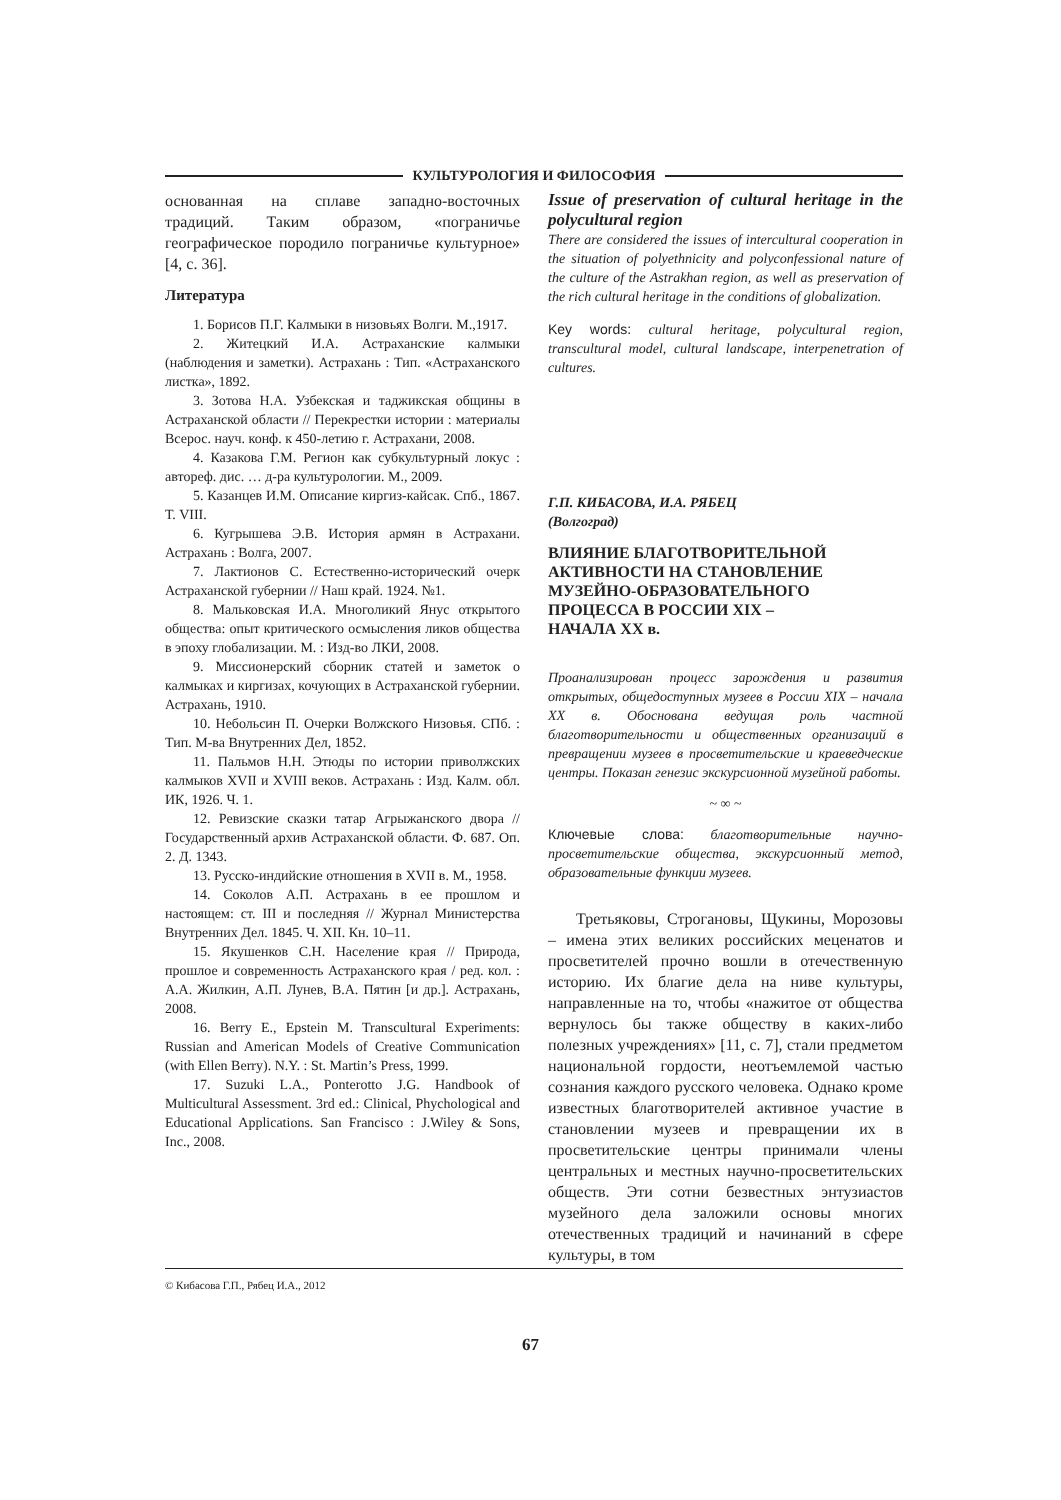КУЛЬТУРОЛОГИЯ И ФИЛОСОФИЯ
основанная на сплаве западно-восточных традиций. Таким образом, «пограничье географическое породило пограничье культурное» [4, с. 36].
Литература
1. Борисов П.Г. Калмыки в низовьях Волги. М.,1917.
2. Житецкий И.А. Астраханские калмыки (наблюдения и заметки). Астрахань : Тип. «Астраханского листка», 1892.
3. Зотова Н.А. Узбекская и таджикская общины в Астраханской области // Перекрестки истории : материалы Всерос. науч. конф. к 450-летию г. Астрахани, 2008.
4. Казакова Г.М. Регион как субкультурный локус : автореф. дис. … д-ра культурологии. М., 2009.
5. Казанцев И.М. Описание киргиз-кайсак. Спб., 1867. Т. VIII.
6. Кугрышева Э.В. История армян в Астрахани. Астрахань : Волга, 2007.
7. Лактионов С. Естественно-исторический очерк Астраханской губернии // Наш край. 1924. №1.
8. Мальковская И.А. Многоликий Янус открытого общества: опыт критического осмысления ликов общества в эпоху глобализации. М. : Изд-во ЛКИ, 2008.
9. Миссионерский сборник статей и заметок о калмыках и киргизах, кочующих в Астраханской губернии. Астрахань, 1910.
10. Небольсин П. Очерки Волжского Низовья. СПб. : Тип. М-ва Внутренних Дел, 1852.
11. Пальмов Н.Н. Этюды по истории приволжских калмыков XVII и XVIII веков. Астрахань : Изд. Калм. обл. ИК, 1926. Ч. 1.
12. Ревизские сказки татар Агрыжанского двора // Государственный архив Астраханской области. Ф. 687. Оп. 2. Д. 1343.
13. Русско-индийские отношения в XVII в. М., 1958.
14. Соколов А.П. Астрахань в ее прошлом и настоящем: ст. III и последняя // Журнал Министерства Внутренних Дел. 1845. Ч. XII. Кн. 10–11.
15. Якушенков С.Н. Население края // Природа, прошлое и современность Астраханского края / ред. кол. : А.А. Жилкин, А.П. Лунев, В.А. Пятин [и др.]. Астрахань, 2008.
16. Berry E., Epstein M. Transcultural Experiments: Russian and American Models of Creative Communication (with Ellen Berry). N.Y. : St. Martin’s Press, 1999.
17. Suzuki L.A., Ponterotto J.G. Handbook of Multicultural Assessment. 3rd ed.: Clinical, Phychological and Educational Applications. San Francisco : J.Wiley & Sons, Inc., 2008.
Issue of preservation of cultural heritage in the polycultural region
There are considered the issues of intercultural cooperation in the situation of polyethnicity and polyconfessional nature of the culture of the Astrakhan region, as well as preservation of the rich cultural heritage in the conditions of globalization.
Key words: cultural heritage, polycultural region, transcultural model, cultural landscape, interpenetration of cultures.
Г.П. КИБАСОВА, И.А. РЯБЕЦ
(Волгоград)
ВЛИЯНИЕ БЛАГОТВОРИТЕЛЬНОЙ
АКТИВНОСТИ НА СТАНОВЛЕНИЕ
МУЗЕЙНО-ОБРАЗОВАТЕЛЬНОГО
ПРОЦЕССА В РОССИИ XIX –
НАЧАЛА XX в.
Проанализирован процесс зарождения и развития открытых, общедоступных музеев в России XIX – начала XX в. Обоснована ведущая роль частной благотворительности и общественных организаций в превращении музеев в просветительские и краеведческие центры. Показан генезис экскурсионной музейной работы.
~ ∞ ~
Ключевые слова: благотворительные научно-просветительские общества, экскурсионный метод, образовательные функции музеев.
Третьяковы, Строгановы, Щукины, Морозовы – имена этих великих российских меценатов и просветителей прочно вошли в отечественную историю. Их благие дела на ниве культуры, направленные на то, чтобы «нажитое от общества вернулось бы также обществу в каких-либо полезных учреждениях» [11, с. 7], стали предметом национальной гордости, неотъемлемой частью сознания каждого русского человека. Однако кроме известных благотворителей активное участие в становлении музеев и превращении их в просветительские центры принимали члены центральных и местных научно-просветительских обществ. Эти сотни безвестных энтузиастов музейного дела заложили основы многих отечественных традиций и начинаний в сфере культуры, в том
© Кибасова Г.П., Рябец И.А., 2012
67